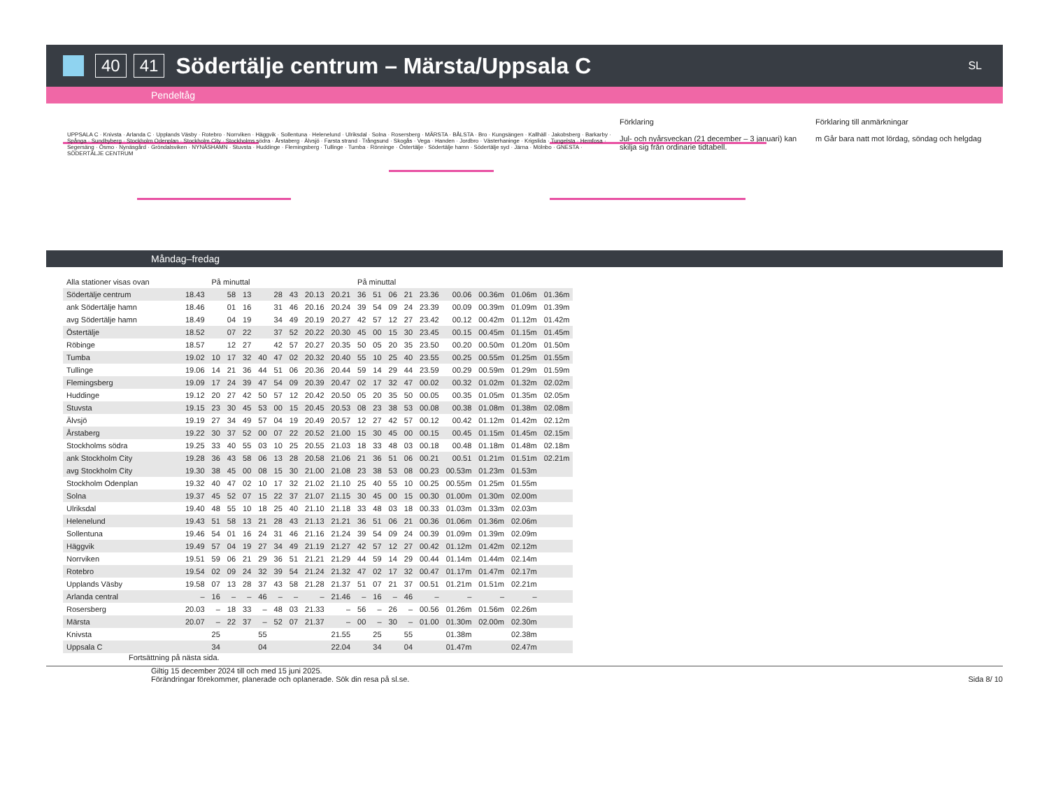40 41 Södertälje centrum – Märsta/Uppsala C SL
Pendeltåg
UPPSALA C · Knivsta · Arlanda C · Upplands Väsby · Rotebro · Norrviken · Häggvik · Sollentuna · Helenelund · Ulriksdal · Solna · Rosersberg · MÄRSTA · BÅLSTA · Bro · Kungsängen · Kallhäll · Jakobsberg · Barkarby · Spånga · Sundbyberg · Stockholm Odenplan · Stockholm City · Stockholms södra · Årstaberg · Älvsjö · Farsta strand · Trångsund · Skogås · Vega · Handen · Jordbro · Västerhaninge · Krigslida · Tungelsta · Hemfosa · Segersäng · Ösmo · Nynäsgård · Gröndalsviken · NYNÄSHAMN · Stuvsta · Huddinge · Flemingsberg · Tullinge · Tumba · Rönninge · Östertälje · Södertälje hamn · Södertälje syd · Järna · Mölnbo · GNESTA · SÖDERTÄLJE CENTRUM
Förklaring
Jul- och nyårsveckan (21 december – 3 januari) kan skilja sig från ordinarie tidtabell.
Förklaring till anmärkningar
m Går bara natt mot lördag, söndag och helgdag
Måndag–fredag
| Alla stationer visas ovan | | På minuttal | | | | | | | | På minuttal | | | | | | | | |
| Södertälje centrum | 18.43 | | 58 | 13 | | 28 | 43 | 20.13 | 20.21 | 36 | 51 | 06 | 21 | 23.36 | 00.06 | 00.36m | 01.06m | 01.36m |
| ank Södertälje hamn | 18.46 | | 01 | 16 | | 31 | 46 | 20.16 | 20.24 | 39 | 54 | 09 | 24 | 23.39 | 00.09 | 00.39m | 01.09m | 01.39m |
| avg Södertälje hamn | 18.49 | | 04 | 19 | | 34 | 49 | 20.19 | 20.27 | 42 | 57 | 12 | 27 | 23.42 | 00.12 | 00.42m | 01.12m | 01.42m |
| Östertälje | 18.52 | | 07 | 22 | | 37 | 52 | 20.22 | 20.30 | 45 | 00 | 15 | 30 | 23.45 | 00.15 | 00.45m | 01.15m | 01.45m |
| Röbinge | 18.57 | | 12 | 27 | | 42 | 57 | 20.27 | 20.35 | 50 | 05 | 20 | 35 | 23.50 | 00.20 | 00.50m | 01.20m | 01.50m |
| Tumba | 19.02 | 10 | 17 | 32 | 40 | 47 | 02 | 20.32 | 20.40 | 55 | 10 | 25 | 40 | 23.55 | 00.25 | 00.55m | 01.25m | 01.55m |
| Tullinge | 19.06 | 14 | 21 | 36 | 44 | 51 | 06 | 20.36 | 20.44 | 59 | 14 | 29 | 44 | 23.59 | 00.29 | 00.59m | 01.29m | 01.59m |
| Flemingsberg | 19.09 | 17 | 24 | 39 | 47 | 54 | 09 | 20.39 | 20.47 | 02 | 17 | 32 | 47 | 00.02 | 00.32 | 01.02m | 01.32m | 02.02m |
| Huddinge | 19.12 | 20 | 27 | 42 | 50 | 57 | 12 | 20.42 | 20.50 | 05 | 20 | 35 | 50 | 00.05 | 00.35 | 01.05m | 01.35m | 02.05m |
| Stuvsta | 19.15 | 23 | 30 | 45 | 53 | 00 | 15 | 20.45 | 20.53 | 08 | 23 | 38 | 53 | 00.08 | 00.38 | 01.08m | 01.38m | 02.08m |
| Älvsjö | 19.19 | 27 | 34 | 49 | 57 | 04 | 19 | 20.49 | 20.57 | 12 | 27 | 42 | 57 | 00.12 | 00.42 | 01.12m | 01.42m | 02.12m |
| Årstaberg | 19.22 | 30 | 37 | 52 | 00 | 07 | 22 | 20.52 | 21.00 | 15 | 30 | 45 | 00 | 00.15 | 00.45 | 01.15m | 01.45m | 02.15m |
| Stockholms södra | 19.25 | 33 | 40 | 55 | 03 | 10 | 25 | 20.55 | 21.03 | 18 | 33 | 48 | 03 | 00.18 | 00.48 | 01.18m | 01.48m | 02.18m |
| ank Stockholm City | 19.28 | 36 | 43 | 58 | 06 | 13 | 28 | 20.58 | 21.06 | 21 | 36 | 51 | 06 | 00.21 | 00.51 | 01.21m | 01.51m | 02.21m |
| avg Stockholm City | 19.30 | 38 | 45 | 00 | 08 | 15 | 30 | 21.00 | 21.08 | 23 | 38 | 53 | 08 | 00.23 | 00.53m | 01.23m | 01.53m | |
| Stockholm Odenplan | 19.32 | 40 | 47 | 02 | 10 | 17 | 32 | 21.02 | 21.10 | 25 | 40 | 55 | 10 | 00.25 | 00.55m | 01.25m | 01.55m | |
| Solna | 19.37 | 45 | 52 | 07 | 15 | 22 | 37 | 21.07 | 21.15 | 30 | 45 | 00 | 15 | 00.30 | 01.00m | 01.30m | 02.00m | |
| Ulriksdal | 19.40 | 48 | 55 | 10 | 18 | 25 | 40 | 21.10 | 21.18 | 33 | 48 | 03 | 18 | 00.33 | 01.03m | 01.33m | 02.03m | |
| Helenelund | 19.43 | 51 | 58 | 13 | 21 | 28 | 43 | 21.13 | 21.21 | 36 | 51 | 06 | 21 | 00.36 | 01.06m | 01.36m | 02.06m | |
| Sollentuna | 19.46 | 54 | 01 | 16 | 24 | 31 | 46 | 21.16 | 21.24 | 39 | 54 | 09 | 24 | 00.39 | 01.09m | 01.39m | 02.09m | |
| Häggvik | 19.49 | 57 | 04 | 19 | 27 | 34 | 49 | 21.19 | 21.27 | 42 | 57 | 12 | 27 | 00.42 | 01.12m | 01.42m | 02.12m | |
| Norrviken | 19.51 | 59 | 06 | 21 | 29 | 36 | 51 | 21.21 | 21.29 | 44 | 59 | 14 | 29 | 00.44 | 01.14m | 01.44m | 02.14m | |
| Rotebro | 19.54 | 02 | 09 | 24 | 32 | 39 | 54 | 21.24 | 21.32 | 47 | 02 | 17 | 32 | 00.47 | 01.17m | 01.47m | 02.17m | |
| Upplands Väsby | 19.58 | 07 | 13 | 28 | 37 | 43 | 58 | 21.28 | 21.37 | 51 | 07 | 21 | 37 | 00.51 | 01.21m | 01.51m | 02.21m | |
| Arlanda central | – | 16 | – | – | 46 | – | – | – | 21.46 | – | 16 | – | 46 | – | – | – | – | |
| Rosersberg | 20.03 | – | 18 | 33 | – | 48 | 03 | 21.33 | – | 56 | – | 26 | – | 00.56 | 01.26m | 01.56m | 02.26m | |
| Märsta | 20.07 | – | 22 | 37 | – | 52 | 07 | 21.37 | – | 00 | – | 30 | – | 01.00 | 01.30m | 02.00m | 02.30m | |
| Knivsta | | 25 | | | 55 | | | | 21.55 | | 25 | | 55 | | 01.38m | | 02.38m | |
| Uppsala C | | 34 | | | 04 | | | | 22.04 | | 34 | | 04 | | 01.47m | | 02.47m | |
Fortsättning på nästa sida.
Giltig 15 december 2024 till och med 15 juni 2025.
Förändringar förekommer, planerade och oplanerade. Sök din resa på sl.se.
Sida 8/ 10